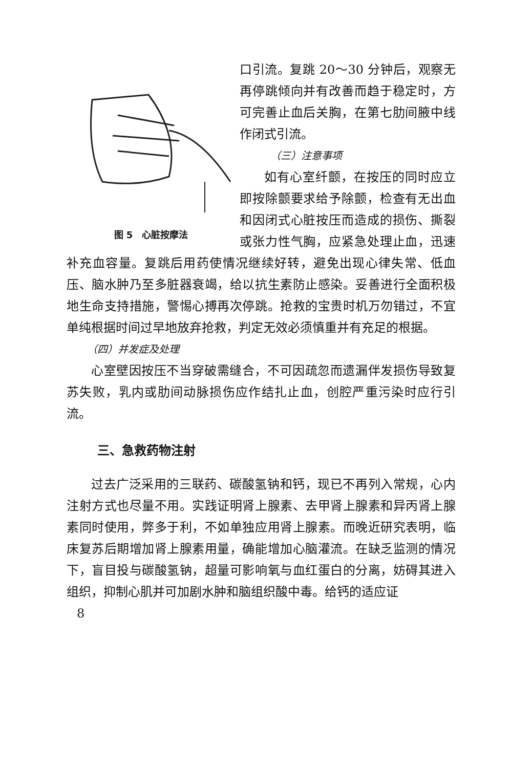图 5　心脏按摩法
口引流。复跳 20～30 分钟后，观察无再停跳倾向并有改善而趋于稳定时，方可完善止血后关胸，在第七肋间腋中线作闭式引流。
（三）注意事项
如有心室纤颤，在按压的同时应立即按除颤要求给予除颤，检查有无出血和因闭式心脏按压而造成的损伤、撕裂或张力性气胸，应紧急处理止血，迅速补充血容量。复跳后用药使情况继续好转，避免出现心律失常、低血压、脑水肿乃至多脏器衰竭，给以抗生素防止感染。妥善进行全面积极地生命支持措施，警惕心搏再次停跳。抢救的宝贵时机万勿错过，不宜单纯根据时间过早地放弃抢救，判定无效必须慎重并有充足的根据。
（四）并发症及处理
心室壁因按压不当穿破需缝合，不可因疏忽而遗漏伴发损伤导致复苏失败，乳内或肋间动脉损伤应作结扎止血，创腔严重污染时应行引流。
三、急救药物注射
过去广泛采用的三联药、碳酸氢钠和钙，现已不再列入常规，心内注射方式也尽量不用。实践证明肾上腺素、去甲肾上腺素和异丙肾上腺素同时使用，弊多于利，不如单独应用肾上腺素。而晚近研究表明，临床复苏后期增加肾上腺素用量，确能增加心脑灌流。在缺乏监测的情况下，盲目投与碳酸氢钠，超量可影响氧与血红蛋白的分离，妨碍其进入组织，抑制心肌并可加剧水肿和脑组织酸中毒。给钙的适应证
8